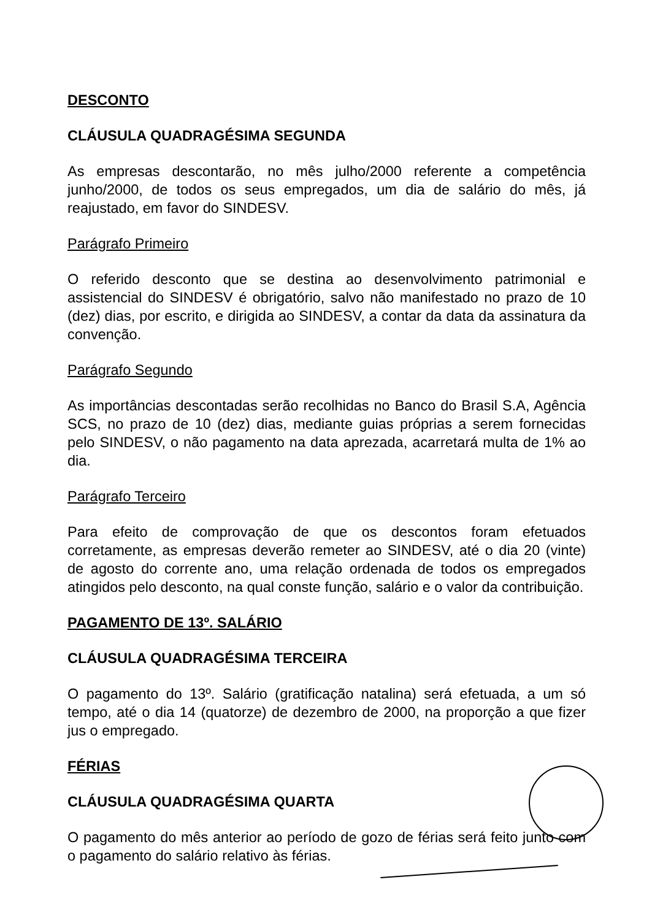DESCONTO
CLÁUSULA QUADRAGÉSIMA SEGUNDA
As empresas descontarão, no mês julho/2000 referente a competência junho/2000, de todos os seus empregados, um dia de salário do mês, já reajustado, em favor do SINDESV.
Parágrafo Primeiro
O referido desconto que se destina ao desenvolvimento patrimonial e assistencial do SINDESV é obrigatório, salvo não manifestado no prazo de 10 (dez) dias, por escrito, e dirigida ao SINDESV, a contar da data da assinatura da convenção.
Parágrafo Segundo
As importâncias descontadas serão recolhidas no Banco do Brasil S.A, Agência SCS, no prazo de 10 (dez) dias, mediante guias próprias a serem fornecidas pelo SINDESV, o não pagamento na data aprezada, acarretará multa de 1% ao dia.
Parágrafo Terceiro
Para efeito de comprovação de que os descontos foram efetuados corretamente, as empresas deverão remeter ao SINDESV, até o dia 20 (vinte) de agosto do corrente ano, uma relação ordenada de todos os empregados atingidos pelo desconto, na qual conste função, salário e o valor da contribuição.
PAGAMENTO DE 13º. SALÁRIO
CLÁUSULA QUADRAGÉSIMA TERCEIRA
O pagamento do 13º. Salário (gratificação natalina) será efetuada, a um só tempo, até o dia 14 (quatorze) de dezembro de 2000, na proporção a que fizer jus o empregado.
FÉRIAS
CLÁUSULA QUADRAGÉSIMA QUARTA
O pagamento do mês anterior ao período de gozo de férias será feito junto com o pagamento do salário relativo às férias.